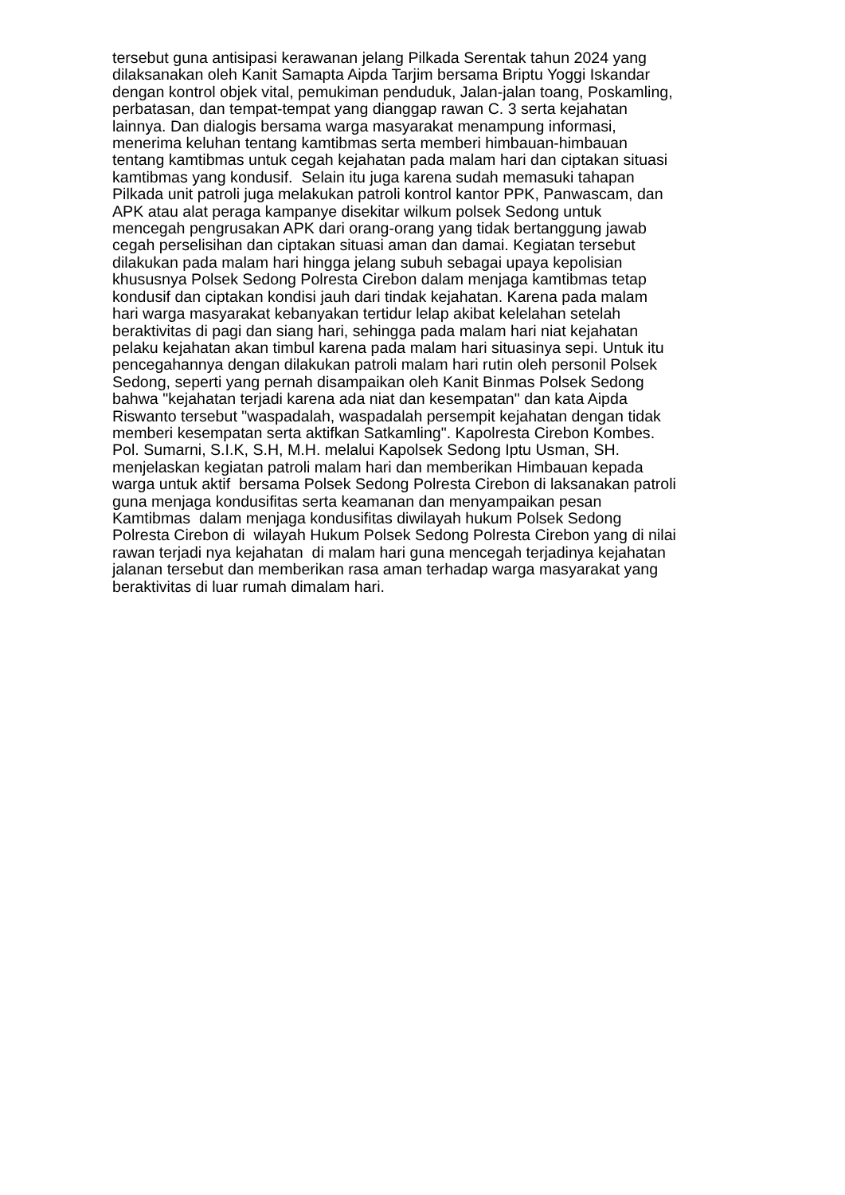tersebut guna antisipasi kerawanan jelang Pilkada Serentak tahun 2024 yang
dilaksanakan oleh Kanit Samapta Aipda Tarjim bersama Briptu Yoggi Iskandar
dengan kontrol objek vital, pemukiman penduduk, Jalan-jalan toang, Poskamling,
perbatasan, dan tempat-tempat yang dianggap rawan C. 3 serta kejahatan
lainnya. Dan dialogis bersama warga masyarakat menampung informasi,
menerima keluhan tentang kamtibmas serta memberi himbauan-himbauan
tentang kamtibmas untuk cegah kejahatan pada malam hari dan ciptakan situasi
kamtibmas yang kondusif. Selain itu juga karena sudah memasuki tahapan
Pilkada unit patroli juga melakukan patroli kontrol kantor PPK, Panwascam, dan
APK atau alat peraga kampanye disekitar wilkum polsek Sedong untuk
mencegah pengrusakan APK dari orang-orang yang tidak bertanggung jawab
cegah perselisihan dan ciptakan situasi aman dan damai. Kegiatan tersebut
dilakukan pada malam hari hingga jelang subuh sebagai upaya kepolisian
khususnya Polsek Sedong Polresta Cirebon dalam menjaga kamtibmas tetap
kondusif dan ciptakan kondisi jauh dari tindak kejahatan. Karena pada malam
hari warga masyarakat kebanyakan tertidur lelap akibat kelelahan setelah
beraktivitas di pagi dan siang hari, sehingga pada malam hari niat kejahatan
pelaku kejahatan akan timbul karena pada malam hari situasinya sepi. Untuk itu
pencegahannya dengan dilakukan patroli malam hari rutin oleh personil Polsek
Sedong, seperti yang pernah disampaikan oleh Kanit Binmas Polsek Sedong
bahwa "kejahatan terjadi karena ada niat dan kesempatan" dan kata Aipda
Riswanto tersebut "waspadalah, waspadalah persempit kejahatan dengan tidak
memberi kesempatan serta aktifkan Satkamling". Kapolresta Cirebon Kombes.
Pol. Sumarni, S.I.K, S.H, M.H. melalui Kapolsek Sedong Iptu Usman, SH.
menjelaskan kegiatan patroli malam hari dan memberikan Himbauan kepada
warga untuk aktif bersama Polsek Sedong Polresta Cirebon di laksanakan patroli
guna menjaga kondusifitas serta keamanan dan menyampaikan pesan
Kamtibmas dalam menjaga kondusifitas diwilayah hukum Polsek Sedong
Polresta Cirebon di wilayah Hukum Polsek Sedong Polresta Cirebon yang di nilai
rawan terjadi nya kejahatan di malam hari guna mencegah terjadinya kejahatan
jalanan tersebut dan memberikan rasa aman terhadap warga masyarakat yang
beraktivitas di luar rumah dimalam hari.